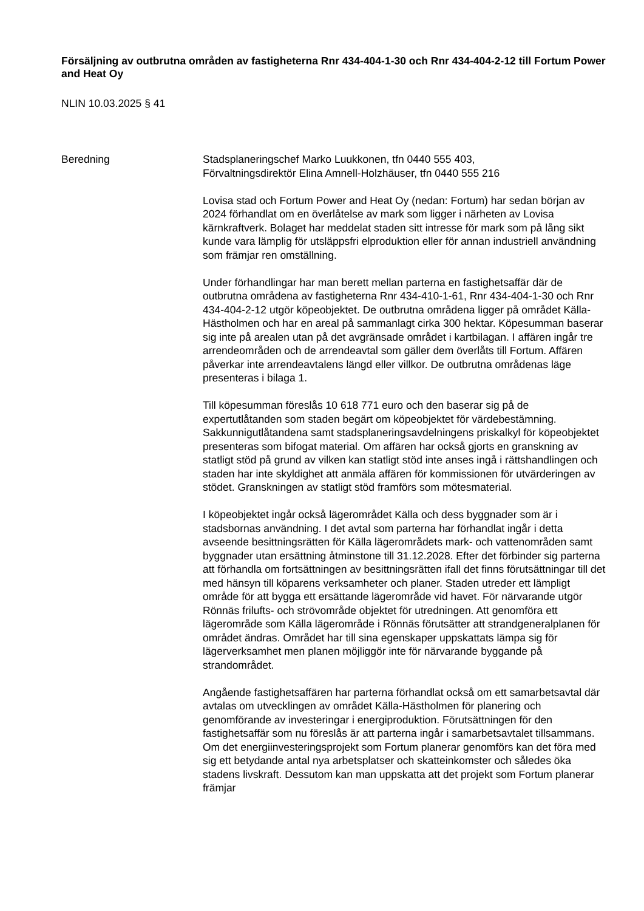Försäljning av outbrutna områden av fastigheterna Rnr 434-404-1-30 och Rnr 434-404-2-12 till Fortum Power and Heat Oy
NLIN 10.03.2025 § 41
Beredning Stadsplaneringschef Marko Luukkonen, tfn 0440 555 403,
Förvaltningsdirektör Elina Amnell-Holzhäuser, tfn 0440 555 216
Lovisa stad och Fortum Power and Heat Oy (nedan: Fortum) har sedan början av 2024 förhandlat om en överlåtelse av mark som ligger i närheten av Lovisa kärnkraftverk. Bolaget har meddelat staden sitt intresse för mark som på lång sikt kunde vara lämplig för utsläppsfri elproduktion eller för annan industriell användning som främjar ren omställning.
Under förhandlingar har man berett mellan parterna en fastighetsaffär där de outbrutna områdena av fastigheterna Rnr 434-410-1-61, Rnr 434-404-1-30 och Rnr 434-404-2-12 utgör köpeobjektet. De outbrutna områdena ligger på området Källa-Hästholmen och har en areal på sammanlagt cirka 300 hektar. Köpesumman baserar sig inte på arealen utan på det avgränsade området i kartbilagan. I affären ingår tre arrendeområden och de arrendeavtal som gäller dem överlåts till Fortum. Affären påverkar inte arrendeavtalens längd eller villkor. De outbrutna områdenas läge presenteras i bilaga 1.
Till köpesumman föreslås 10 618 771 euro och den baserar sig på de expertutlåtanden som staden begärt om köpeobjektet för värdebestämning. Sakkunnigutlåtandena samt stadsplaneringsavdelningens priskalkyl för köpeobjektet presenteras som bifogat material. Om affären har också gjorts en granskning av statligt stöd på grund av vilken kan statligt stöd inte anses ingå i rättshandlingen och staden har inte skyldighet att anmäla affären för kommissionen för utvärderingen av stödet. Granskningen av statligt stöd framförs som mötesmaterial.
I köpeobjektet ingår också lägerområdet Källa och dess byggnader som är i stadsbornas användning. I det avtal som parterna har förhandlat ingår i detta avseende besittningsrätten för Källa lägerområdets mark- och vattenområden samt byggnader utan ersättning åtminstone till 31.12.2028. Efter det förbinder sig parterna att förhandla om fortsättningen av besittningsrätten ifall det finns förutsättningar till det med hänsyn till köparens verksamheter och planer. Staden utreder ett lämpligt område för att bygga ett ersättande lägerområde vid havet. För närvarande utgör Rönnäs frilufts- och strövområde objektet för utredningen. Att genomföra ett lägerområde som Källa lägerområde i Rönnäs förutsätter att strandgeneralplanen för området ändras. Området har till sina egenskaper uppskattats lämpa sig för lägerverksamhet men planen möjliggör inte för närvarande byggande på strandområdet.
Angående fastighetsaffären har parterna förhandlat också om ett samarbetsavtal där avtalas om utvecklingen av området Källa-Hästholmen för planering och genomförande av investeringar i energiproduktion. Förutsättningen för den fastighetsaffär som nu föreslås är att parterna ingår i samarbetsavtalet tillsammans. Om det energiinvesteringsprojekt som Fortum planerar genomförs kan det föra med sig ett betydande antal nya arbetsplatser och skatteinkomster och således öka stadens livskraft. Dessutom kan man uppskatta att det projekt som Fortum planerar främjar